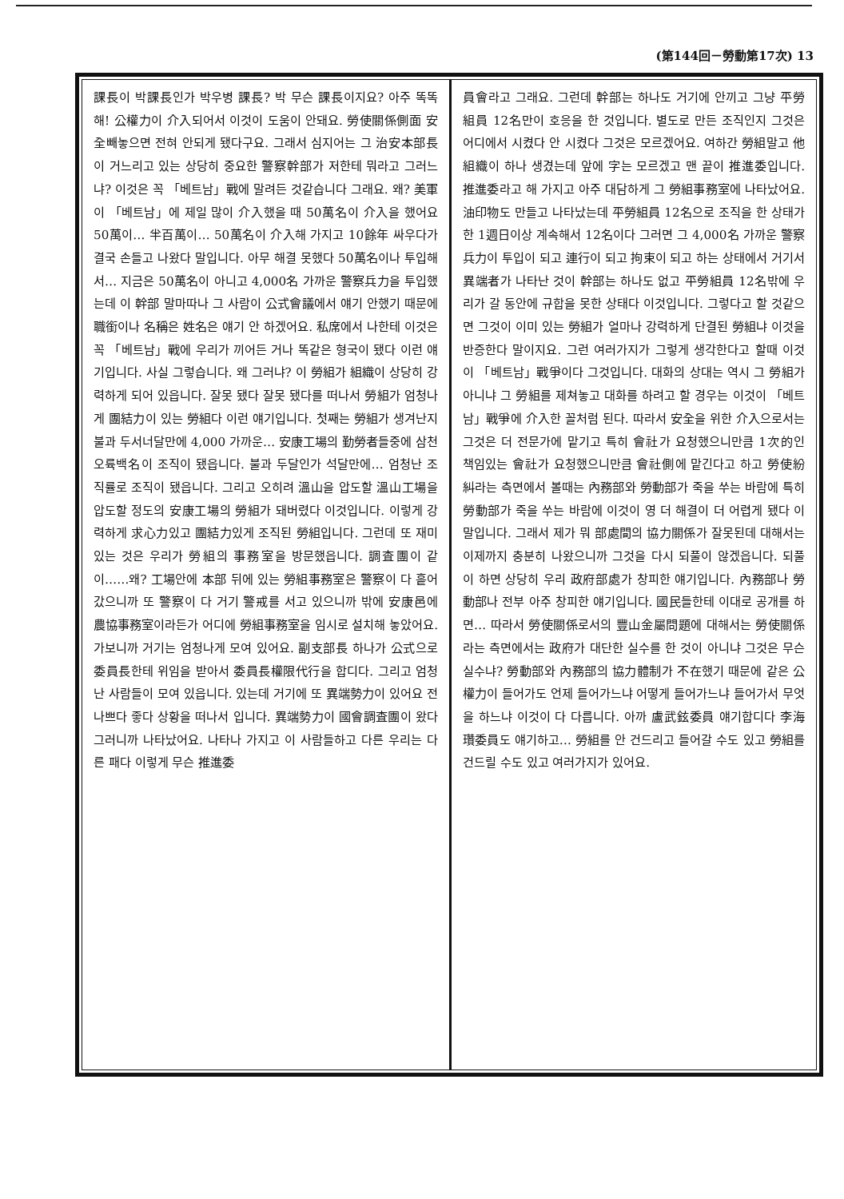(第144回－勞動第17次) 13
課長이 박課長인가 박우병 課長? 박 무슨 課長이지요? 아주 똑똑해! 公權力이 介入되어서 이것이 도움이 안돼요. 勞使關係側面 安全빼놓으면 전혀 안되게 됐다구요. 그래서 심지어는 그 治安本部長이 거느리고 있는 상당히 중요한 警察幹部가 저한테 뭐라고 그러느냐? 이것은 꼭 「베트남」戰에 말려든 것같습니다 그래요. 왜? 美軍이 「베트남」에 제일 많이 介入했을 때 50萬名이 介入을 했어요 50萬이… 半百萬이… 50萬名이 介入해 가지고 10餘年 싸우다가 결국 손들고 나왔다 말입니다. 아무 해결 못했다 50萬名이나 투입해서… 지금은 50萬名이 아니고 4,000名 가까운 警察兵力을 투입했는데 이 幹部 말마따나 그 사람이 公式會議에서 얘기 안했기 때문에 職銜이나 名稱은 姓名은 얘기 안 하겠어요. 私席에서 나한테 이것은 꼭 「베트남」戰에 우리가 끼어든 거나 똑같은 형국이 됐다 이런 얘기입니다. 사실 그렇습니다. 왜 그러냐? 이 勞組가 組織이 상당히 강력하게 되어 있읍니다. 잘못 됐다 잘못 됐다를 떠나서 勞組가 엄청나게 團結力이 있는 勞組다 이런 얘기입니다. 첫째는 勞組가 생겨난지 불과 두서너달만에 4,000 가까운… 安康工場의 勤勞者들중에 삼천오륙백名이 조직이 됐읍니다. 불과 두달인가 석달만에… 엄청난 조직률로 조직이 됐읍니다. 그리고 오히려 溫山을 압도할 溫山工場을 압도할 정도의 安康工場의 勞組가 돼버렸다 이것입니다. 이렇게 강력하게 求心力있고 團結力있게 조직된 勞組입니다. 그런데 또 재미있는 것은 우리가 勞組의 事務室을 방문했읍니다. 調査團이 같이……왜? 工場안에 本部 뒤에 있는 勞組事務室은 警察이 다 흩어 갔으니까 또 警察이 다 거기 警戒를 서고 있으니까 밖에 安康邑에 農協事務室이라든가 어디에 勞組事務室을 임시로 설치해 놓았어요. 가보니까 거기는 엄청나게 모여 있어요. 副支部長 하나가 公式으로 委員長한테 위임을 받아서 委員長權限代行을 합디다. 그리고 엄청난 사람들이 모여 있읍니다. 있는데 거기에 또 異端勢力이 있어요 전 나쁘다 좋다 상황을 떠나서 입니다. 異端勢力이 國會調査團이 왔다 그러니까 나타났어요. 나타나 가지고 이 사람들하고 다른 우리는 다른 패다 이렇게 무슨 推進委
員會라고 그래요. 그런데 幹部는 하나도 거기에 안끼고 그냥 平勞組員 12名만이 호응을 한 것입니다. 별도로 만든 조직인지 그것은 어디에서 시켰다 안 시켰다 그것은 모르겠어요. 여하간 勞組말고 他組織이 하나 생겼는데 앞에 字는 모르겠고 맨 끝이 推進委입니다. 推進委라고 해 가지고 아주 대담하게 그 勞組事務室에 나타났어요. 油印物도 만들고 나타났는데 平勞組員 12名으로 조직을 한 상태가 한 1週日이상 계속해서 12名이다 그러면 그 4,000名 가까운 警察兵力이 투입이 되고 連行이 되고 拘束이 되고 하는 상태에서 거기서 異端者가 나타난 것이 幹部는 하나도 없고 平勞組員 12名밖에 우리가 갈 동안에 규합을 못한 상태다 이것입니다. 그렇다고 할 것같으면 그것이 이미 있는 勞組가 얼마나 강력하게 단결된 勞組냐 이것을 반증한다 말이지요. 그런 여러가지가 그렇게 생각한다고 할때 이것이 「베트남」戰爭이다 그것입니다. 대화의 상대는 역시 그 勞組가 아니냐 그 勞組를 제쳐놓고 대화를 하려고 할 경우는 이것이 「베트남」戰爭에 介入한 꼴처럼 된다. 따라서 安全을 위한 介入으로서는 그것은 더 전문가에 맡기고 특히 會社가 요청했으니만큼 1次的인 책임있는 會社가 요청했으니만큼 會社側에 맡긴다고 하고 勞使紛糾라는 측면에서 볼때는 內務部와 勞動部가 죽을 쑤는 바람에 특히 勞動部가 죽을 쑤는 바람에 이것이 영 더 해결이 더 어렵게 됐다 이 말입니다. 그래서 제가 뭐 部處間의 協力關係가 잘못된데 대해서는 이제까지 충분히 나왔으니까 그것을 다시 되풀이 않겠읍니다. 되풀이 하면 상당히 우리 政府部處가 창피한 얘기입니다. 內務部나 勞動部나 전부 아주 창피한 얘기입니다. 國民들한테 이대로 공개를 하면… 따라서 勞使關係로서의 豐山金屬問題에 대해서는 勞使關係라는 측면에서는 政府가 대단한 실수를 한 것이 아니냐 그것은 무슨 실수냐? 勞動部와 內務部의 協力體制가 不在했기 때문에 같은 公權力이 들어가도 언제 들어가느냐 어떻게 들어가느냐 들어가서 무엇을 하느냐 이것이 다 다릅니다. 아까 盧武鉉委員 얘기합디다 李海瓚委員도 얘기하고… 勞組를 안 건드리고 들어갈 수도 있고 勞組를 건드릴 수도 있고 여러가지가 있어요.